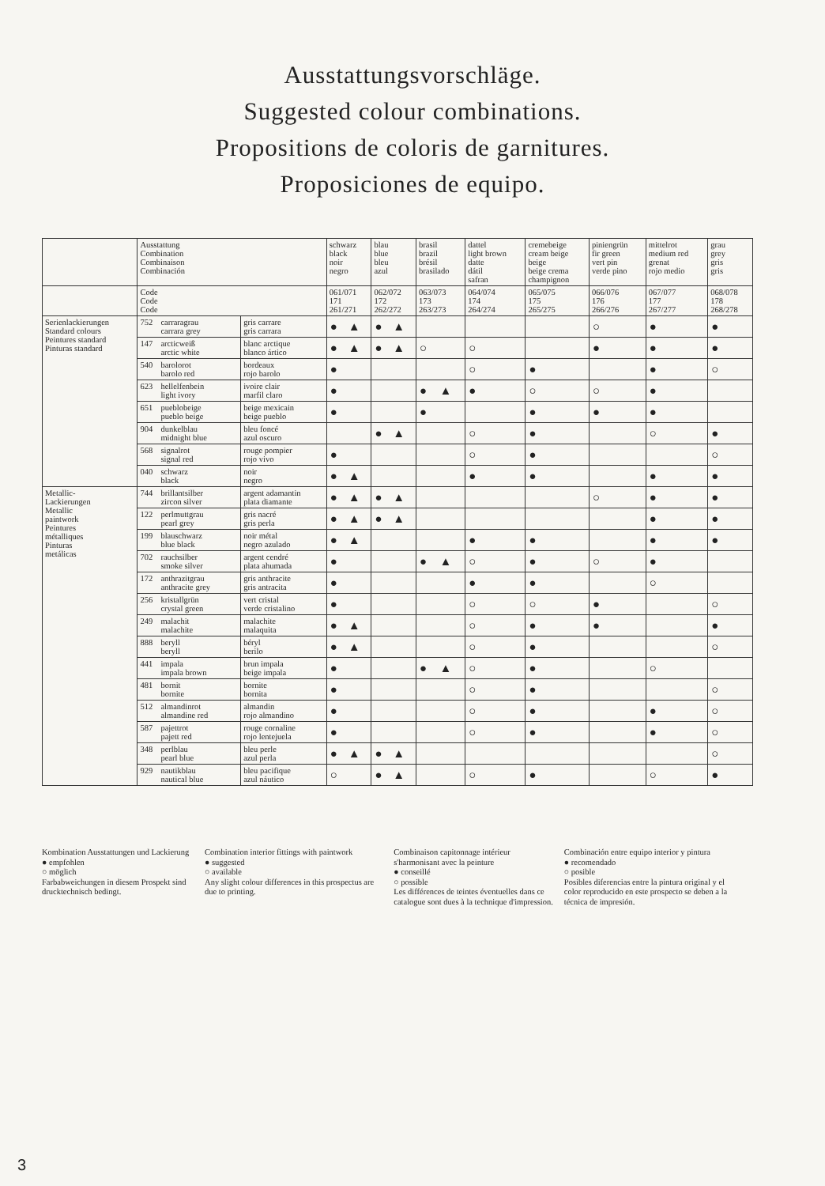Ausstattungsvorschläge.
Suggested colour combinations.
Propositions de coloris de garnitures.
Proposiciones de equipo.
| | Ausstattung Combination Combinaison Combinación | | schwarz black noir negro | blau blue bleu azul | brasil brazil brésil brasilado | dattel light brown datte dátil safran | cremebeige cream beige beige beige crema champignon | piniengrün fir green vert pin verde pino | mittelrot medium red grenat rojo medio | grau grey gris gris |
| --- | --- | --- | --- | --- | --- | --- | --- | --- | --- | --- |
| | Code Code Code | | 061/071 171 261/271 | 062/072 172 262/272 | 063/073 173 263/273 | 064/074 174 264/274 | 065/075 175 265/275 | 066/076 176 266/276 | 067/077 177 267/277 | 068/078 178 268/278 |
| Serienlackierungen Standard colours Peintures standard Pinturas standard | 752 carraragrau carrara grey | gris carrare gris carrara | ● ▲ | ● ▲ | | | | ○ | ● | ● |
| | 147 arcticweiß arctic white | blanc arctique blanco ártico | ● ▲ | ● ▲ | ○ | ○ | | ● | ● | ● |
| | 540 barolorot barolo red | bordeaux rojo barolo | ● | | | ○ | ● | | ● | ○ |
| | 623 hellelfenbein light ivory | ivoire clair marfil claro | ● | | ● ▲ | ● | ○ | ○ | ● | |
| | 651 pueblobeige pueblo beige | beige mexicain beige pueblo | ● | | ● | | ● | ● | ● | |
| | 904 dunkelblau midnight blue | bleu foncé azul oscuro | | ● ▲ | | ○ | ● | | ○ | ● |
| | 568 signalrot signal red | rouge pompier rojo vivo | ● | | | ○ | ● | | | ○ |
| | 040 schwarz black | noir negro | ● ▲ | | | ● | ● | | ● | ● |
| Metallic- Lackierungen Metallic paintwork Peintures métalliques Pinturas metálicas | 744 brillantsilber zircon silver | argent adamantin plata diamante | ● ▲ | ● ▲ | | | | ○ | ● | ● |
| | 122 perlmuttgrau pearl grey | gris nacré gris perla | ● ▲ | ● ▲ | | | | | ● | ● |
| | 199 blauschwarz blue black | noir métal negro azulado | ● ▲ | | | ● | ● | | ● | ● |
| | 702 rauchsilber smoke silver | argent cendré plata ahumada | ● | | ● ▲ | ○ | ● | ○ | ● | |
| | 172 anthrazitgrau anthracite grey | gris anthracite gris antracita | ● | | | ● | ● | | ○ | |
| | 256 kristallgrün crystal green | vert cristal verde cristalino | ● | | | ○ | ○ | ● | | ○ |
| | 249 malachit malachite | malachite malaquita | ● ▲ | | | ○ | ● | ● | | ● |
| | 888 beryll beryll | béryl berilo | ● ▲ | | | ○ | ● | | | ○ |
| | 441 impala impala brown | brun impala beige impala | ● | | ● ▲ | ○ | ● | | ○ | |
| | 481 bornit bornite | bornite bornita | ● | | | ○ | ● | | | ○ |
| | 512 almandinrot almandine red | almandin rojo almandino | ● | | | ○ | ● | | ● | ○ |
| | 587 pajettrot pajett red | rouge cornaline rojo lentejuela | ● | | | ○ | ● | | ● | ○ |
| | 348 perlblau pearl blue | bleu perle azul perla | ● ▲ | ● ▲ | | | | | | ○ |
| | 929 nautikblau nautical blue | bleu pacifique azul náutico | ○ | ● ▲ | | ○ | ● | | ○ | ● |
Kombination Ausstattungen und Lackierung
● empfohlen
○ möglich
Farbabweichungen in diesem Prospekt sind drucktechnisch bedingt.
Combination interior fittings with paintwork
● suggested
○ available
Any slight colour differences in this prospectus are due to printing.
Combinaison capitonnage intérieur s'harmonisant avec la peinture
● conseillé
○ possible
Les différences de teintes éventuelles dans ce catalogue sont dues à la technique d'impression.
Combinación entre equipo interior y pintura
● recomendado
○ posible
Posibles diferencias entre la pintura original y el color reproducido en este prospecto se deben a la técnica de impresión.
3